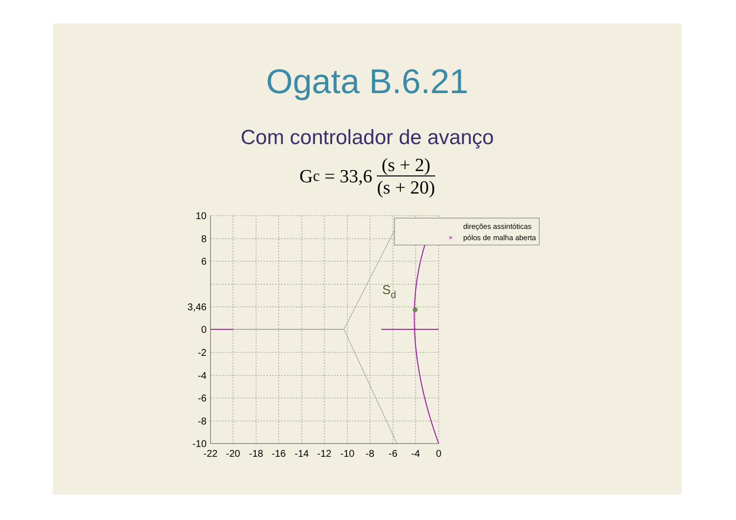Ogata B.6.21
Com controlador de avanço
G<sub>c</sub> = 33,6 (s + 2) (s + 20)
Sd
10
8
6
3,46
0
-2
-4
-6
-8
-10
-22
-20
-18
-16
-14
-12
-10
-8
-6
-4
0
direções assintóticas
pólos de malha aberta
×